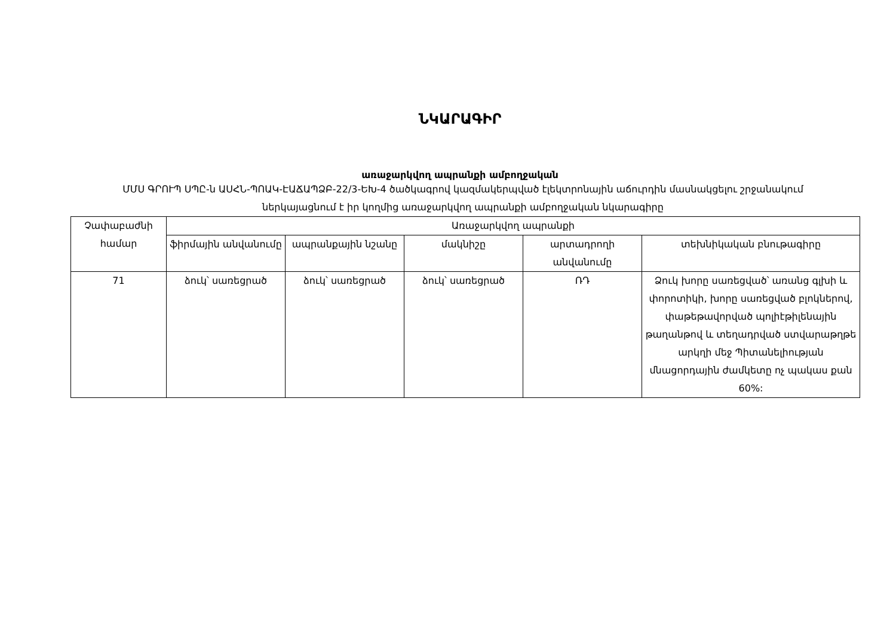ՆԿԱՐԱԳԻՐ
առաջարկվող ապրանքի ամբողջական
ՄՄՍ ԳՐՈՒՊ ՍՊԸ-ն ԱՍՀՆ-ՊՈԱԿ-ԷԱՃԱՊՁԲ-22/3-ԵԽ-4 ծածկագրով կազմակերպված էլեկտրոնային աճուրդին մասնակցելու շրջանակում ներկայացնում է իր կողմից առաջարկվող ապրանքի ամբողջական նկարագիրը
| Չափաբաժնի համար | Առաջարկվող ապրանքի | | | | |
| --- | --- | --- | --- | --- | --- |
| | ֆիրմային անվանումը | ապրանքային նշանը | մակնիշը | արտադրողի անվանումը | տեխնիկական բնութագիրը |
| 71 | ձուկ՝ սառեցրած | ձուկ՝ սառեցրած | ձուկ՝ սառեցրած | ՌԴ | Ձուկ խորը սառեցված՝ առանց գլխի և փորոտիկի, խորը սառեցված բլոկներով, փաթեթավորված պոլիէթիլենային թաղանթով և տեղադրված ստվարաթղթե արկղի մեջ Պիտանելիության մնացորդային ժամկետը ոչ պակաս քան 60%: |